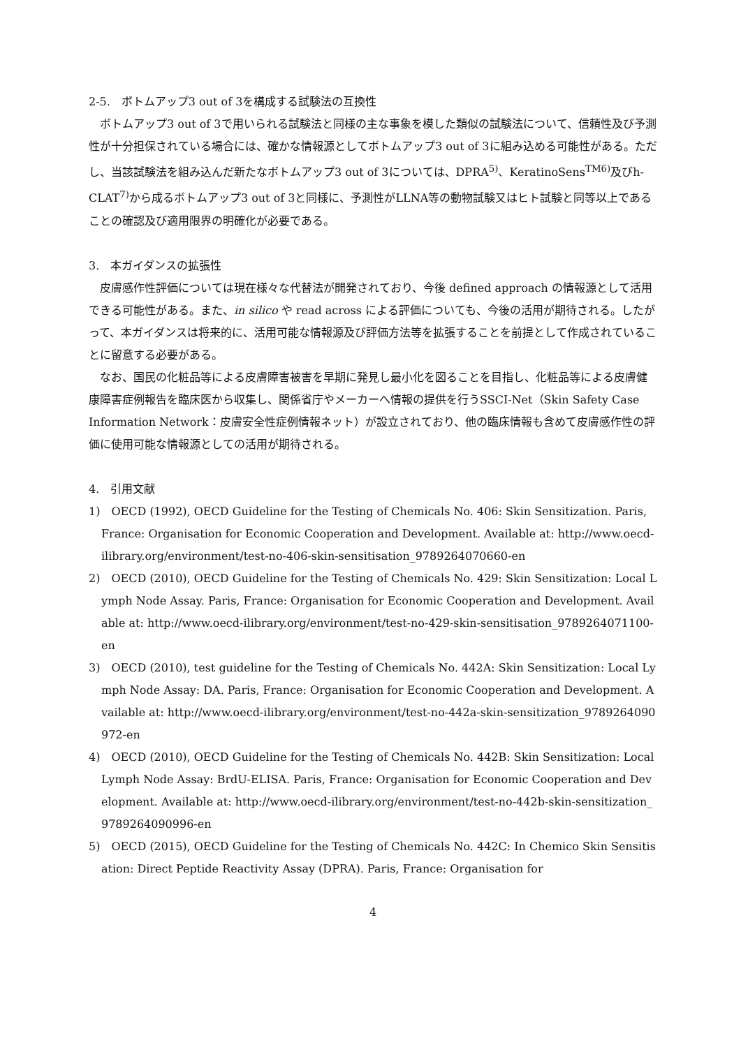2-5.　ボトムアップ3 out of 3を構成する試験法の互換性
ボトムアップ3 out of 3で用いられる試験法と同様の主な事象を模した類似の試験法について、信頼性及び予測性が十分担保されている場合には、確かな情報源としてボトムアップ3 out of 3に組み込める可能性がある。ただし、当該試験法を組み込んだ新たなボトムアップ3 out of 3については、DPRA<sup>5)</sup>、KeratinoSens<sup>TM6)</sup>及びh-CLAT<sup>7)</sup>から成るボトムアップ3 out of 3と同様に、予測性がLLNA等の動物試験又はヒト試験と同等以上であることの確認及び適用限界の明確化が必要である。
3.　本ガイダンスの拡張性
皮膚感作性評価については現在様々な代替法が開発されており、今後 defined approach の情報源として活用できる可能性がある。また、in silico や read across による評価についても、今後の活用が期待される。したがって、本ガイダンスは将来的に、活用可能な情報源及び評価方法等を拡張することを前提として作成されていることに留意する必要がある。
なお、国民の化粧品等による皮膚障害被害を早期に発見し最小化を図ることを目指し、化粧品等による皮膚健康障害症例報告を臨床医から収集し、関係省庁やメーカーへ情報の提供を行うSSCI-Net（Skin Safety Case Information Network：皮膚安全性症例情報ネット）が設立されており、他の臨床情報も含めて皮膚感作性の評価に使用可能な情報源としての活用が期待される。
4.　引用文献
1)　OECD (1992), OECD Guideline for the Testing of Chemicals No. 406: Skin Sensitization. Paris, France: Organisation for Economic Cooperation and Development. Available at: http://www.oecd-ilibrary.org/environment/test-no-406-skin-sensitisation_9789264070660-en
2)　OECD (2010), OECD Guideline for the Testing of Chemicals No. 429: Skin Sensitization: Local Lymph Node Assay. Paris, France: Organisation for Economic Cooperation and Development. Available at: http://www.oecd-ilibrary.org/environment/test-no-429-skin-sensitisation_9789264071100-en
3)　OECD (2010), test guideline for the Testing of Chemicals No. 442A: Skin Sensitization: Local Lymph Node Assay: DA. Paris, France: Organisation for Economic Cooperation and Development. Available at: http://www.oecd-ilibrary.org/environment/test-no-442a-skin-sensitization_9789264090972-en
4)　OECD (2010), OECD Guideline for the Testing of Chemicals No. 442B: Skin Sensitization: Local Lymph Node Assay: BrdU-ELISA. Paris, France: Organisation for Economic Cooperation and Development. Available at: http://www.oecd-ilibrary.org/environment/test-no-442b-skin-sensitization_9789264090996-en
5)　OECD (2015), OECD Guideline for the Testing of Chemicals No. 442C: In Chemico Skin Sensitisation: Direct Peptide Reactivity Assay (DPRA). Paris, France: Organisation for
4